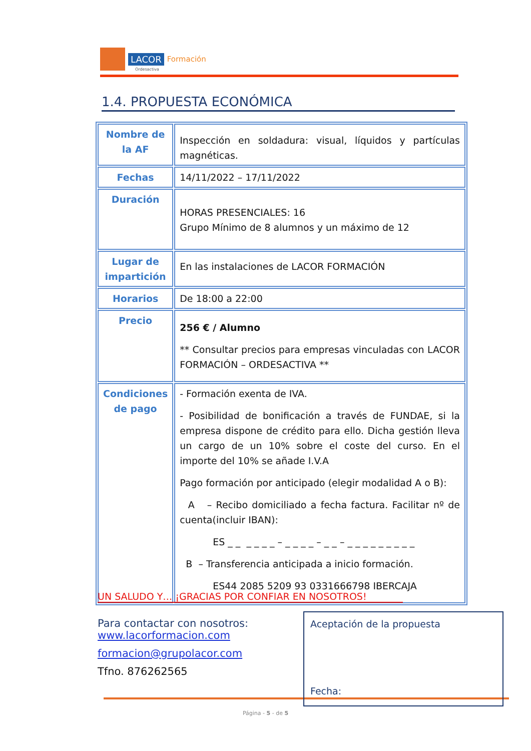LACOR Formación
Ordesactiva
1.4. PROPUESTA ECONÓMICA
| Nombre de la AF | Inspección en soldadura: visual, líquidos y partículas magnéticas. |
| Fechas | 14/11/2022 – 17/11/2022 |
| Duración | HORAS PRESENCIALES: 16 Grupo Mínimo de 8 alumnos y un máximo de 12 |
| Lugar de impartición | En las instalaciones de LACOR FORMACIÓN |
| Horarios | De 18:00 a 22:00 |
| Precio | 256 € / Alumno ** Consultar precios para empresas vinculadas con LACOR FORMACIÓN – ORDESACTIVA ** |
| Condiciones de pago | - Formación exenta de IVA. - Posibilidad de bonificación a través de FUNDAE, si la empresa dispone de crédito para ello. Dicha gestión lleva un cargo de un 10% sobre el coste del curso. En el importe del 10% se añade I.V.A Pago formación por anticipado (elegir modalidad A o B): A – Recibo domiciliado a fecha factura. Facilitar nº de cuenta(incluir IBAN): ES _ _ _ _ _ _ – _ _ _ _ – _ _ – _ _ _ _ _ _ _ _ _ B – Transferencia anticipada a inicio formación. ES44 2085 5209 93 0331666798 IBERCAJA |
UN SALUDO Y… ¡GRACIAS POR CONFIAR EN NOSOTROS!
Para contactar con nosotros:
www.lacorformacion.com
formacion@grupolacor.com
Tfno. 876262565
Aceptación de la propuesta
Fecha:
Página - 5 - de 5